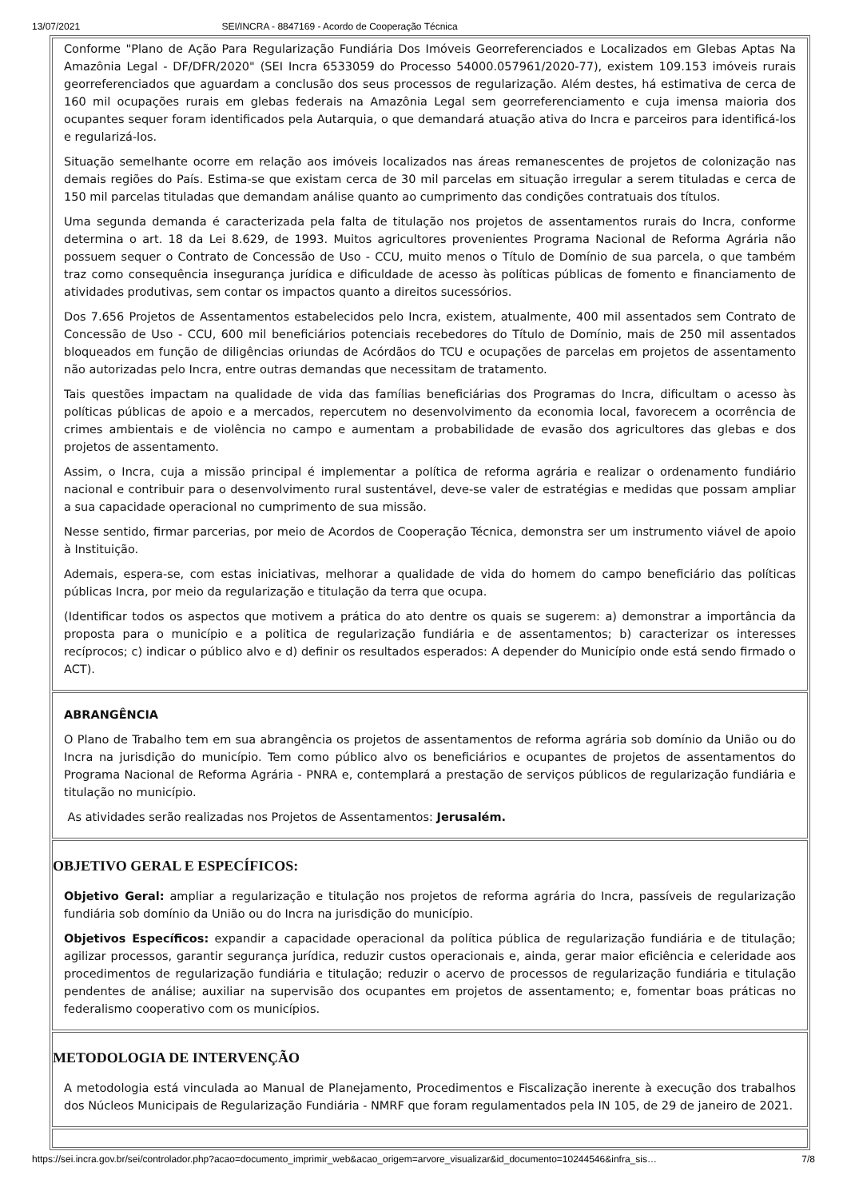13/07/2021 SEI/INCRA - 8847169 - Acordo de Cooperação Técnica
| Conforme "Plano de Ação Para Regularização Fundiária Dos Imóveis Georreferenciados e Localizados em Glebas Aptas Na Amazônia Legal - DF/DFR/2020" (SEI Incra 6533059 do Processo 54000.057961/2020-77), existem 109.153 imóveis rurais georreferenciados que aguardam a conclusão dos seus processos de regularização. Além destes, há estimativa de cerca de 160 mil ocupações rurais em glebas federais na Amazônia Legal sem georreferenciamento e cuja imensa maioria dos ocupantes sequer foram identificados pela Autarquia, o que demandará atuação ativa do Incra e parceiros para identificá-los e regularizá-los. Situação semelhante ocorre em relação aos imóveis localizados nas áreas remanescentes de projetos de colonização nas demais regiões do País. Estima-se que existam cerca de 30 mil parcelas em situação irregular a serem tituladas e cerca de 150 mil parcelas tituladas que demandam análise quanto ao cumprimento das condições contratuais dos títulos. Uma segunda demanda é caracterizada pela falta de titulação nos projetos de assentamentos rurais do Incra, conforme determina o art. 18 da Lei 8.629, de 1993. Muitos agricultores provenientes Programa Nacional de Reforma Agrária não possuem sequer o Contrato de Concessão de Uso - CCU, muito menos o Título de Domínio de sua parcela, o que também traz como consequência insegurança jurídica e dificuldade de acesso às políticas públicas de fomento e financiamento de atividades produtivas, sem contar os impactos quanto a direitos sucessórios. Dos 7.656 Projetos de Assentamentos estabelecidos pelo Incra, existem, atualmente, 400 mil assentados sem Contrato de Concessão de Uso - CCU, 600 mil beneficiários potenciais recebedores do Título de Domínio, mais de 250 mil assentados bloqueados em função de diligências oriundas de Acórdãos do TCU e ocupações de parcelas em projetos de assentamento não autorizadas pelo Incra, entre outras demandas que necessitam de tratamento. Tais questões impactam na qualidade de vida das famílias beneficiárias dos Programas do Incra, dificultam o acesso às políticas públicas de apoio e a mercados, repercutem no desenvolvimento da economia local, favorecem a ocorrência de crimes ambientais e de violência no campo e aumentam a probabilidade de evasão dos agricultores das glebas e dos projetos de assentamento. Assim, o Incra, cuja a missão principal é implementar a política de reforma agrária e realizar o ordenamento fundiário nacional e contribuir para o desenvolvimento rural sustentável, deve-se valer de estratégias e medidas que possam ampliar a sua capacidade operacional no cumprimento de sua missão. Nesse sentido, firmar parcerias, por meio de Acordos de Cooperação Técnica, demonstra ser um instrumento viável de apoio à Instituição. Ademais, espera-se, com estas iniciativas, melhorar a qualidade de vida do homem do campo beneficiário das políticas públicas Incra, por meio da regularização e titulação da terra que ocupa. (Identificar todos os aspectos que motivem a prática do ato dentre os quais se sugerem: a) demonstrar a importância da proposta para o município e a politica de regularização fundiária e de assentamentos; b) caracterizar os interesses recíprocos; c) indicar o público alvo e d) definir os resultados esperados: A depender do Município onde está sendo firmado o ACT). |
| ABRANGÊNCIA O Plano de Trabalho tem em sua abrangência os projetos de assentamentos de reforma agrária sob domínio da União ou do Incra na jurisdição do município. Tem como público alvo os beneficiários e ocupantes de projetos de assentamentos do Programa Nacional de Reforma Agrária - PNRA e, contemplará a prestação de serviços públicos de regularização fundiária e titulação no município. As atividades serão realizadas nos Projetos de Assentamentos: Jerusalém. |
| OBJETIVO GERAL E ESPECÍFICOS: Objetivo Geral: ampliar a regularização e titulação nos projetos de reforma agrária do Incra, passíveis de regularização fundiária sob domínio da União ou do Incra na jurisdição do município. Objetivos Específicos: expandir a capacidade operacional da política pública de regularização fundiária e de titulação; agilizar processos, garantir segurança jurídica, reduzir custos operacionais e, ainda, gerar maior eficiência e celeridade aos procedimentos de regularização fundiária e titulação; reduzir o acervo de processos de regularização fundiária e titulação pendentes de análise; auxiliar na supervisão dos ocupantes em projetos de assentamento; e, fomentar boas práticas no federalismo cooperativo com os municípios. |
| METODOLOGIA DE INTERVENÇÃO A metodologia está vinculada ao Manual de Planejamento, Procedimentos e Fiscalização inerente à execução dos trabalhos dos Núcleos Municipais de Regularização Fundiária - NMRF que foram regulamentados pela IN 105, de 29 de janeiro de 2021. |
https://sei.incra.gov.br/sei/controlador.php?acao=documento_imprimir_web&acao_origem=arvore_visualizar&id_documento=10244546&infra_sis… 7/8